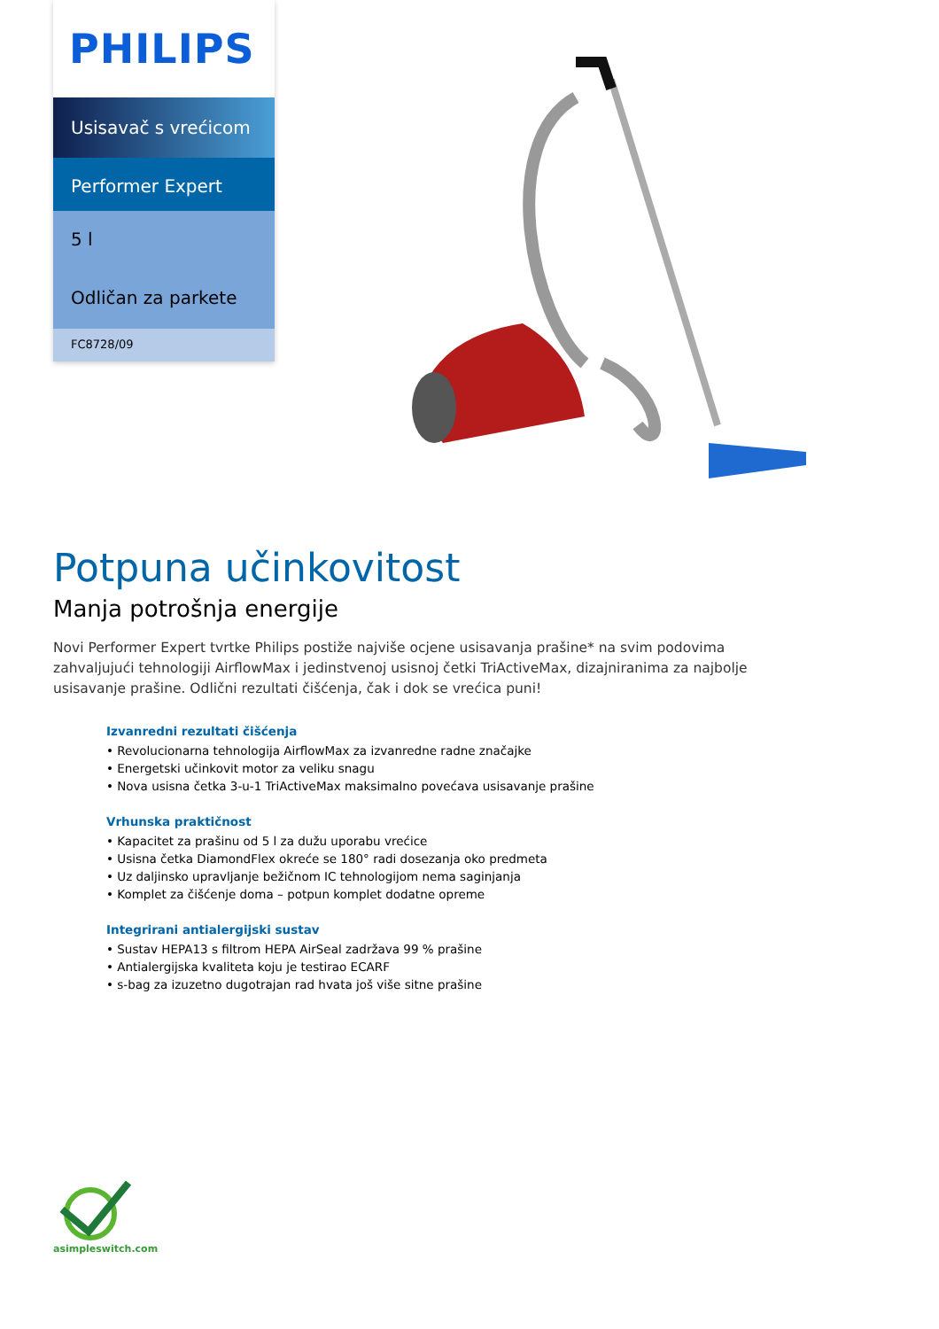PHILIPS
Usisavač s vrećicom
Performer Expert
5 l
Odličan za parkete
FC8728/09
Potpuna učinkovitost
Manja potrošnja energije
Novi Performer Expert tvrtke Philips postiže najviše ocjene usisavanja prašine* na svim podovima zahvaljujući tehnologiji AirflowMax i jedinstvenoj usisnoj četki TriActiveMax, dizajniranima za najbolje usisavanje prašine. Odlični rezultati čišćenja, čak i dok se vrećica puni!
Izvanredni rezultati čišćenja
• Revolucionarna tehnologija AirflowMax za izvanredne radne značajke
• Energetski učinkovit motor za veliku snagu
• Nova usisna četka 3-u-1 TriActiveMax maksimalno povećava usisavanje prašine
Vrhunska praktičnost
• Kapacitet za prašinu od 5 l za dužu uporabu vrećice
• Usisna četka DiamondFlex okreće se 180° radi dosezanja oko predmeta
• Uz daljinsko upravljanje bežičnom IC tehnologijom nema saginjanja
• Komplet za čišćenje doma – potpun komplet dodatne opreme
Integrirani antialergijski sustav
• Sustav HEPA13 s filtrom HEPA AirSeal zadržava 99 % prašine
• Antialergijska kvaliteta koju je testirao ECARF
• s-bag za izuzetno dugotrajan rad hvata još više sitne prašine
asimpleswitch.com